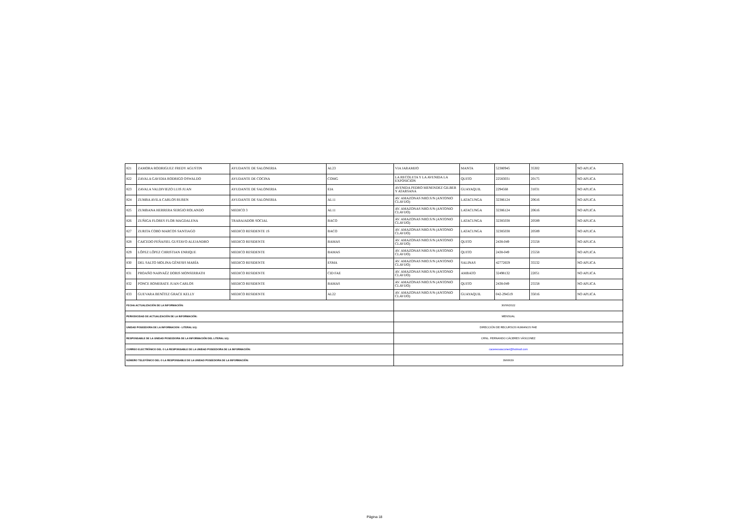| 821 | ZAMORA RODRIGUEZ FREDY AGUSTIN | AYUDANTE DE SALONERIA | AL23 | VIA JARAMIJO | MANTA | 52380945 | 35302 | NO APLICA |
| 822 | ZAVALA GAVIDIA RODRIGO OSWALDO | AYUDANTE DE COCINA | COMG | LA RECOLETA Y LA AVENIDA LA EXPOSICION | QUITO | 22583031 | 20175 | NO APLICA |
| 823 | ZAVALA VALDIVIEZO LUIS JUAN | AYUDANTE DE SALONERIA | EIA | AVENIDA PEDRO MENENDEZ GILBER Y ATARSANA | GUAYAQUIL | 2294568 | 31031 | NO APLICA |
| 824 | ZUMBA AVILA CARLOS RUBEN | AYUDANTE DE SALONERIA | AL11 | AV. AMAZONAS NRO.S/N (ANTONIO CLAVIJO) | LATACUNGA | 32386124 | 20616 | NO APLICA |
| 825 | ZUMBANA HERRERA SERGIO ROLANDO | MEDICO 3 | AL11 | AV. AMAZONAS NRO.S/N (ANTONIO CLAVIJO) | LATACUNGA | 32386124 | 20616 | NO APLICA |
| 826 | ZUÑIGA FLORES FLOR MAGDALENA | TRABAJADOR SOCIAL | BACO | AV. AMAZONAS NRO.S/N (ANTONIO CLAVIJO) | LATACUNGA | 32385038 | 20589 | NO APLICA |
| 827 | ZURITA COBO MARCOS SANTIAGO | MEDICO RESIDENTE 1S | BACO | AV. AMAZONAS NRO.S/N (ANTONIO CLAVIJO) | LATACUNGA | 32385038 | 20589 | NO APLICA |
| 828 | CAICEDO PEÑAFIEL GUSTAVO ALEJANDRO | MEDICO RESIDENTE | BAMAS | AV. AMAZONAS NRO.S/N (ANTONIO CLAVIJO) | QUITO | 2438-049 | 25558 | NO APLICA |
| 829 | LÓPEZ LÓPEZ CHRISTIAN ENRIQUE | MEDICO RESIDENTE | BAMAS | AV. AMAZONAS NRO.S/N (ANTONIO CLAVIJO) | QUITO | 2438-049 | 25558 | NO APLICA |
| 830 | DEL SALTO MOLINA GÉNESIS MARÍA | MEDICO RESIDENTE | ESMA | AV. AMAZONAS NRO.S/N (ANTONIO CLAVIJO) | SALINAS | 42772659 | 35532 | NO APLICA |
| 831 | PROAÑO NARVAÉZ DORIS MONSERRATH | MEDICO RESIDENTE | CID FAE | AV. AMAZONAS NRO.S/N (ANTONIO CLAVIJO) | AMBATO | 32498132 | 22051 | NO APLICA |
| 832 | PONCE ROMERATE JUAN CARLOS | MEDICO RESIDENTE | BAMAS | AV. AMAZONAS NRO.S/N (ANTONIO CLAVIJO) | QUITO | 2438-049 | 25558 | NO APLICA |
| 833 | GUEVARA BENÍTEZ GRACE KELLY | MEDICO RESIDENTE | AL22 | AV. AMAZONAS NRO.S/N (ANTONIO CLAVIJO) | GUAYAQUIL | 042-294519 | 35016 | NO APLICA |
| FECHA ACTUALIZACIÓN DE LA INFORMACIÓN: | | | | 30/06/2022 | | | | |
| PERIODICIDAD DE ACTUALIZACIÓN DE LA INFORMACIÓN: | | | | MENSUAL | | | | |
| UNIDAD POSEEDORA DE LA INFORMACION - LITERAL b1): | | | | DIRECCIÓN DE RECURSOS HUMANOS FAE | | | | |
| RESPONSABLE DE LA UNIDAD POSEEDORA DE LA INFORMACIÓN DEL LITERAL b1): | | | | CRNL. FERNANDO CÁCERES VÁSCONEZ | | | | |
| CORREO ELECTRÓNICO DEL O LA RESPONSABLE DE LA UNIDAD POSEEDORA DE LA INFORMACIÓN: | | | | caceresvasconez@hotmail.com | | | | |
| NÚMERO TELEFÓNICO DEL O LA RESPONSABLE DE LA UNIDAD POSEEDORA DE LA INFORMACIÓN: | | | | 3966639 | | | | |
Página 18